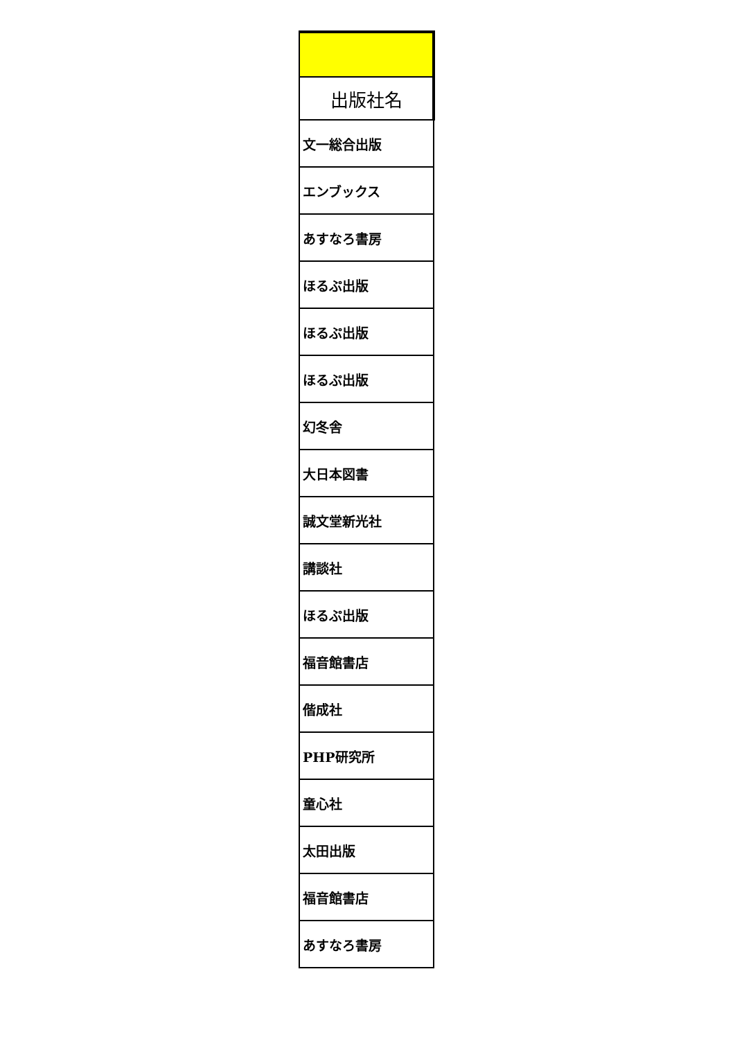| 出版社名 |
| --- |
| 文一総合出版 |
| エンブックス |
| あすなろ書房 |
| ほるぷ出版 |
| ほるぷ出版 |
| ほるぷ出版 |
| 幻冬舎 |
| 大日本図書 |
| 誠文堂新光社 |
| 講談社 |
| ほるぷ出版 |
| 福音館書店 |
| 偕成社 |
| PHP研究所 |
| 童心社 |
| 太田出版 |
| 福音館書店 |
| あすなろ書房 |